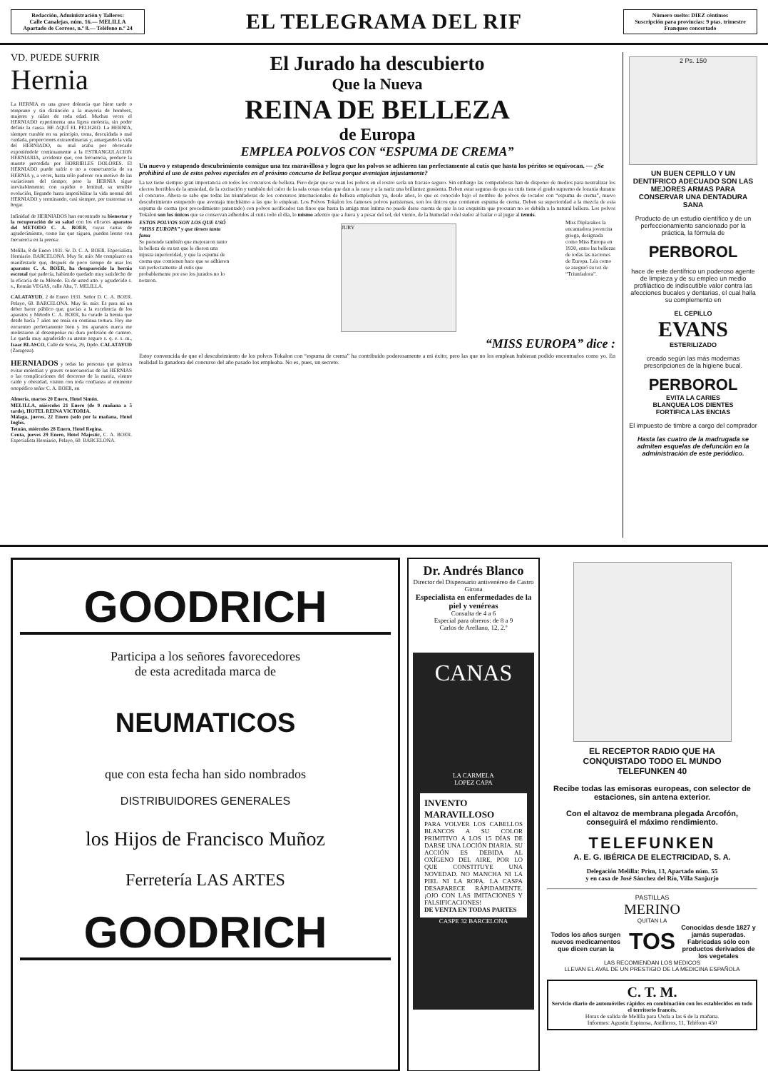Redacción, Administración y Talleres:
Calle Canalejas, núm. 16.— MELILLA
Apartado de Correos, n.º 8.— Teléfono n.º 24
EL TELEGRAMA DEL RIF
Número suelto: DIEZ céntimos
Suscripción para provincias: 9 ptas. trimestre
Franqueo concertado
VD. PUEDE SUFRIR
Hernia
La HERNIA es una grave dolencia que hiere tarde o temprano y sin distinción a la mayoría de hombres, mujeres y niños de toda edad. Muchas veces el HERNIADO experimenta una ligera molestia, sin poder definir la causa. HE AQUÍ EL PELIGRO. La HERNIA, siempre curable en su principio, toma, descuidada o mal cuidada, proporciones extraordinarias y, amargando la vida del HERNIADO, su mal acaba por obcecarle exponiéndole continuamente a la ESTRANGULACION HERNIARIA, accidente que, con frecuencia, produce la muerte precedida por HORRIBLES DOLORES. El HERNIADO puede sufrir o no a consecuencia de su HERNIA y, a veces, hasta sólo padecer con motivo de las variaciones del tiempo; pero la HERNIA sigue inevitablemente, con rapidez o lentitud, su temible evolución, llegando hasta imposibilitar la vida normal del HERNIADO y terminando, casi siempre, por trastornar su hogar.
Infinidad de HERNIADOS han encontrado su bienestar y la recuperación de su salud con los eficaces aparatos del METODO C. A. BOER, cuyas cartas de agradecimiento, como las que siguen, pueden leerse con frecuencia en la prensa:
Melilla, 8 de Enero 1931. Sr. D. C. A. BOER. Especialista Herniario. BARCELONA. Muy Sr. mío: Me complazco en manifestarle que, después de poco tiempo de usar los aparatos C. A. BOER, ha desaparecido la hernia escrotal que padecía, habiendo quedado muy satisfecho de la eficacia de su Método. Es de usted atto. y agradecido s. s., Román VEGAS, calle Alta, 7. MELILLA.
CALATAYUD, 2 de Enero 1931. Señor D. C. A. BOER. Pelayo, 60. BARCELONA. Muy Sr. mío: Es para mí un deber hacer público que, gracias a la excelencia de los aparatos y Método C. A. BOER, ha curado la hernia que desde hacía 7 años me tenía en continua tortura. Hoy me encuentro perfectamente bien y los aparatos nunca me molestaron al desempeñar mi dura profesión de cantero. Le queda muy agradecido su atento seguro s. q. e. s. m., Isaac BLASCO, Calle de Soria, 29, Dpdo. CALATAYUD (Zaragoza).
HERNIADOS y todas las personas que quieran evitar molestias y graves consecuencias de las HERNIAS o las complicaciones del descenso de la matriz, vientre caído y obesidad, visiten con toda confianza al eminente ortopédico señor C. A. BOER, en
Almería, martes 20 Enero, Hotel Simón.
MELILLA, miércoles 21 Enero (de 9 mañana a 5 tarde), HOTEL REINA VICTORIA.
Málaga, jueves, 22 Enero (solo por la mañana, Hotel Inglés.
Tetuán, miércoles 28 Enero, Hotel Regina.
Ceuta, jueves 29 Enero, Hotel Majestic, C. A. BOER. Especialista Herniario, Pelayo, 60. BARCELONA.
El Jurado ha descubierto
Que la Nueva
REINA DE BELLEZA
de Europa
EMPLEA POLVOS CON “ESPUMA DE CREMA”
Un nuevo y estupendo descubrimiento consigue una tez maravillosa y logra que los polvos se adhieren tan perfectamente al cutis que hasta los péritos se equivocan. — ¿Se prohibirá el uso de estos polvos especiales en el próximo concurso de belleza porque aventajan injustamente?
La tez tiene siempre gran importancia en todos los concursos de belleza. Pero dejar que se vean los polvos en el rostro sería un fracaso seguro. Sin embargo las competidoras han de disponer de medios para neutralizar los efectos horribles de la ansiedad, de la excitación y también del calor de la sala cosas todas que dan a la cara y a la nariz una brillantez grasienta. Deben estar seguras de que su cutis tiene el grado supremo de lozanía durante el concurso. Ahora se sabe que todas las triunfadoras de los concursos internacionales de belleza empleaban ya, desde años, lo que es conocido bajo el nombre de polvos de tocador con “espuma de crema”, nuevo descubrimiento estupendo que aventaja muchísimo a las que lo emplean. Los Polvos Tokalon los famosos polvos parisienses, son los únicos que contienen espuma de crema. Deben su superioridad a la mezcla de esta espuma de crema (por procedimiento patentado) con polvos aerificados tan finos que hasta la amiga mas íntima no puede darse cuenta de que la tez exquisita que procuran no es debida a la natural belleza. Los polvos Tokalon son los únicos que se conservan adheridos al cutis todo el día, lo mismo adentro que a fuera y a pesar del sol, del viento, de la humedad o del sudor al bailar o al jugar al tennis.
ESTOS POLVOS SON LOS QUE USÓ “MISS EUROPA” y que tienen tanta fama
Se pretende también que mejoraron tanto la belleza de su tez que le dieron una injusta superioridad, y que la espuma de crema que contienen hace que se adhieren tan perfectamente al cutis que probablemente por eso los jurados no lo notaron.
JURY
Miss Diplarakos la encantadora jovencita griega, designada como Miss Europa en 1930, entre las bellezas de todas las naciones de Europa. Léa como se aseguró su tez de “Triunfadora”.
“MISS EUROPA” dice :
Estoy convencida de que el descubrimiento de los polvos Tokalon con “espuma de crema” ha contribuido poderosamente a mi éxito; pero las que no los emplean hubieran podido encontrarlos como yo. En realidad la ganadora del concurso del año pasado los empleaba. No es, pues, un secreto.
2 Ps. 150
UN BUEN CEPILLO Y UN DENTIFRICO ADECUADO SON LAS MEJORES ARMAS PARA CONSERVAR UNA DENTADURA SANA
Producto de un estudio científico y de un perfeccionamiento sancionado por la práctica, la fórmula de
PERBOROL
hace de este dentífrico un poderoso agente de limpieza y de su empleo un medio profiláctico de indiscutible valor contra las afecciones bucales y dentarias, el cual halla su complemento en
EL CEPILLO
EVANS
ESTERILIZADO
creado según las más modernas prescripciones de la higiene bucal.
PERBOROL
EVITA LA CARIES
BLANQUEA LOS DIENTES
FORTIFICA LAS ENCIAS
El impuesto de timbre a cargo del comprador
Hasta las cuatro de la madrugada se admiten esquelas de defunción en la administración de este periódico.
GOODRICH
Participa a los señores favorecedores
de esta acreditada marca de
NEUMATICOS
que con esta fecha han sido nombrados
DISTRIBUIDORES GENERALES
los Hijos de Francisco Muñoz
Ferretería LAS ARTES
GOODRICH
Dr. Andrés Blanco
Director del Dispensario antivenéreo de Castro Girona
Especialista en enfermedades de la piel y venéreas
Consulta de 4 a 6
Especial para obreros: de 8 a 9
Carlos de Arellano, 12, 2.º
CANAS
LA CARMELA
LOPEZ CAPA
INVENTO MARAVILLOSO
PARA VOLVER LOS CABELLOS BLANCOS A SU COLOR PRIMITIVO A LOS 15 DÍAS DE DARSE UNA LOCIÓN DIARIA. SU ACCIÓN ES DEBIDA AL OXÍGENO DEL AIRE, POR LO QUE CONSTITUYE UNA NOVEDAD. NO MANCHA NI LA PIEL NI LA ROPA. LA CASPA DESAPARECE RÁPIDAMENTE. ¡OJO CON LAS IMITACIONES Y FALSIFICACIONES!
DE VENTA EN TODAS PARTES
CASPE 32 BARCELONA
EL RECEPTOR RADIO QUE HA
CONQUISTADO TODO EL MUNDO
TELEFUNKEN 40
Recibe todas las emisoras europeas, con selector de estaciones, sin antena exterior.
Con el altavoz de membrana plegada Arcofón, conseguirá el máximo rendimiento.
TELEFUNKEN
A. E. G. IBÉRICA DE ELECTRICIDAD, S. A.
Delegación Melilla: Prim, 13, Apartado núm. 55
y en casa de José Sánchez del Río, Villa Sanjurjo
PASTILLAS
MERINO
QUITAN LA
Todos los años surgen nuevos medicamentos que dicen curan la TOS Conocidas desde 1827 y jamás superadas. Fabricadas sólo con productos derivados de los vegetales
LAS RECOMIENDAN LOS MEDICOS
LLEVAN EL AVAL DE UN PRESTIGIO DE LA MEDICINA ESPAÑOLA
C. T. M.
Servicio diario de automóviles rápidos en combinación con los establecidos en todo el territorio francés.
Horas de salida de Melilla para Uxda a las 6 de la mañana.
Informes: Agustín Espinosa, Astilleros, 11, Teléfono 450